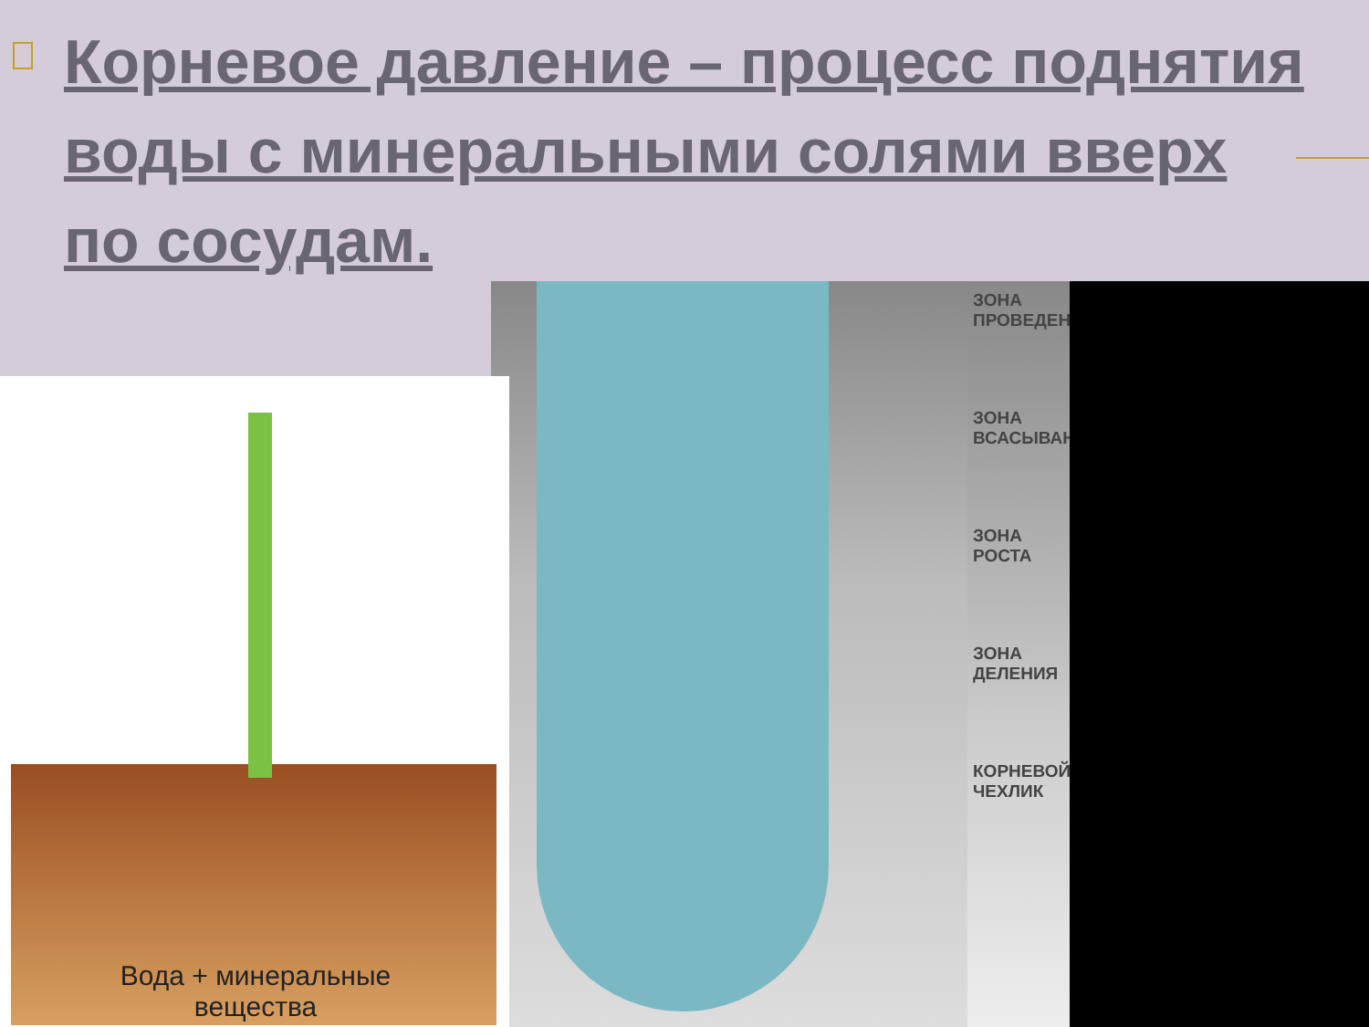Корневое давление – процесс поднятия воды с минеральными солями вверх по сосудам.
ЗОНА ПРОВЕДЕНИЯ
ЗОНА ВСАСЫВАНИЯ
ЗОНА РОСТА
ЗОНА ДЕЛЕНИЯ
КОРНЕВОЙ ЧЕХЛИК
Вода + минеральные
вещества